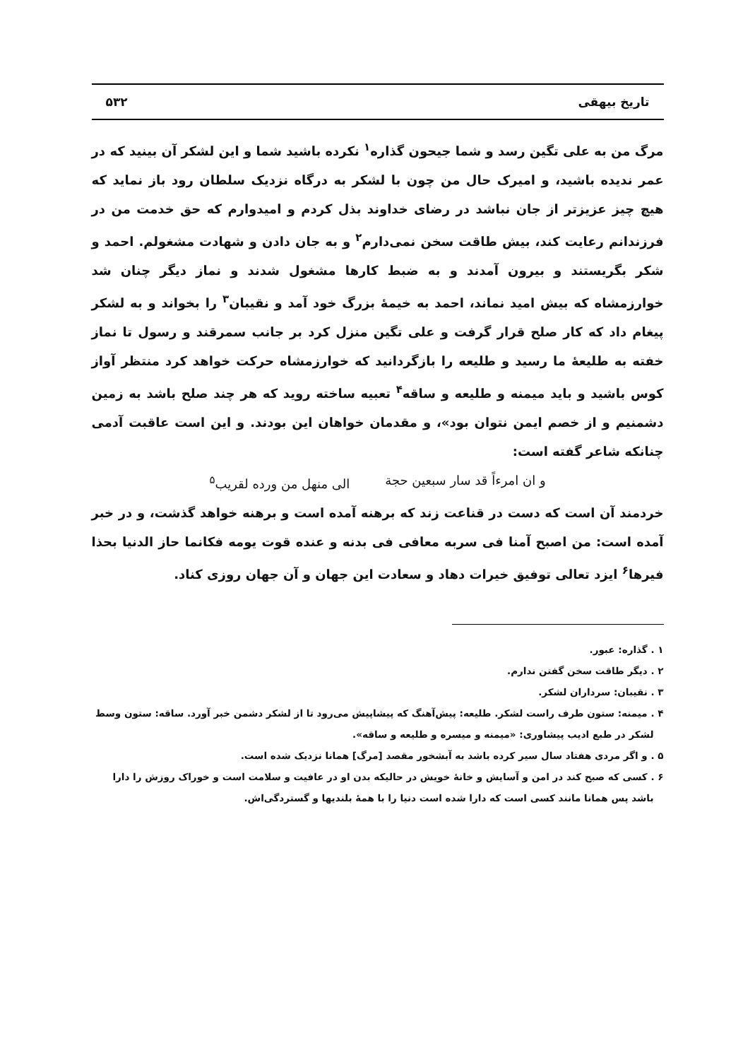تاریخ بیهقی ۵۳۲
مرگ من به علی تگین رسد و شما جیحون گذاره<sup>۱</sup> نکرده باشید شما و این لشکر آن بینید که در عمر ندیده باشید، و امیرک حال من چون با لشکر به درگاه نزدیک سلطان رود باز نماید که هیچ چیز عزیزتر از جان نباشد در رضای خداوند بذل کردم و امیدوارم که حق خدمت من در فرزندانم رعایت کند، بیش طاقت سخن نمی‌دارم<sup>۲</sup> و به جان دادن و شهادت مشغولم. احمد و شکر بگریستند و بیرون آمدند و به ضبط کارها مشغول شدند و نماز دیگر چنان شد خوارزمشاه که بیش امید نماند، احمد به خیمهٔ بزرگ خود آمد و نقیبان<sup>۳</sup> را بخواند و به لشکر پیغام داد که کار صلح قرار گرفت و علی تگین منزل کرد بر جانب سمرقند و رسول تا نماز خفته به طلیعهٔ ما رسید و طلیعه را بازگردانید که خوارزمشاه حرکت خواهد کرد منتظر آواز کوس باشید و باید میمنه و طلیعه و ساقه<sup>۴</sup> تعبیه ساخته روید که هر چند صلح باشد به زمین دشمنیم و از خصم ایمن نتوان بود»، و مقدمان خواهان این بودند. و این است عاقبت آدمی چنانکه شاعر گفته است:
و ان امرءاً قد سار سبعین حجة الی منهل من ورده لقریب<sup>۵</sup>
خردمند آن است که دست در قناعت زند که برهنه آمده است و برهنه خواهد گذشت، و در خبر آمده است: من اصبح آمنا فی سربه معافی فی بدنه و عنده قوت یومه فکانما حاز الدنیا بحذا فیرها<sup>۶</sup> ایزد تعالی توفیق خیرات دهاد و سعادت این جهان و آن جهان روزی کناد.
۱ . گذاره: عبور.
۲ . دیگر طاقت سخن گفتن ندارم.
۳ . نقیبان: سرداران لشکر.
۴ . میمنه: ستون طرف راست لشکر. طلیعه: پیش‌آهنگ که پیشاپیش می‌رود تا از لشکر دشمن خبر آورد. ساقه: ستون وسط لشکر در طبع ادیب پیشاوری: «میمنه و میسره و طلیعه و ساقه».
۵ . و اگر مردی هفتاد سال سیر کرده باشد به آبشخور مقصد [مرگ] همانا نزدیک شده است.
۶ . کسی که صبح کند در امن و آسایش و خانهٔ خویش در حالیکه بدن او در عافیت و سلامت است و خوراک روزش را دارا باشد پس همانا مانند کسی است که دارا شده است دنیا را با همهٔ بلندیها و گستردگی‌اش.